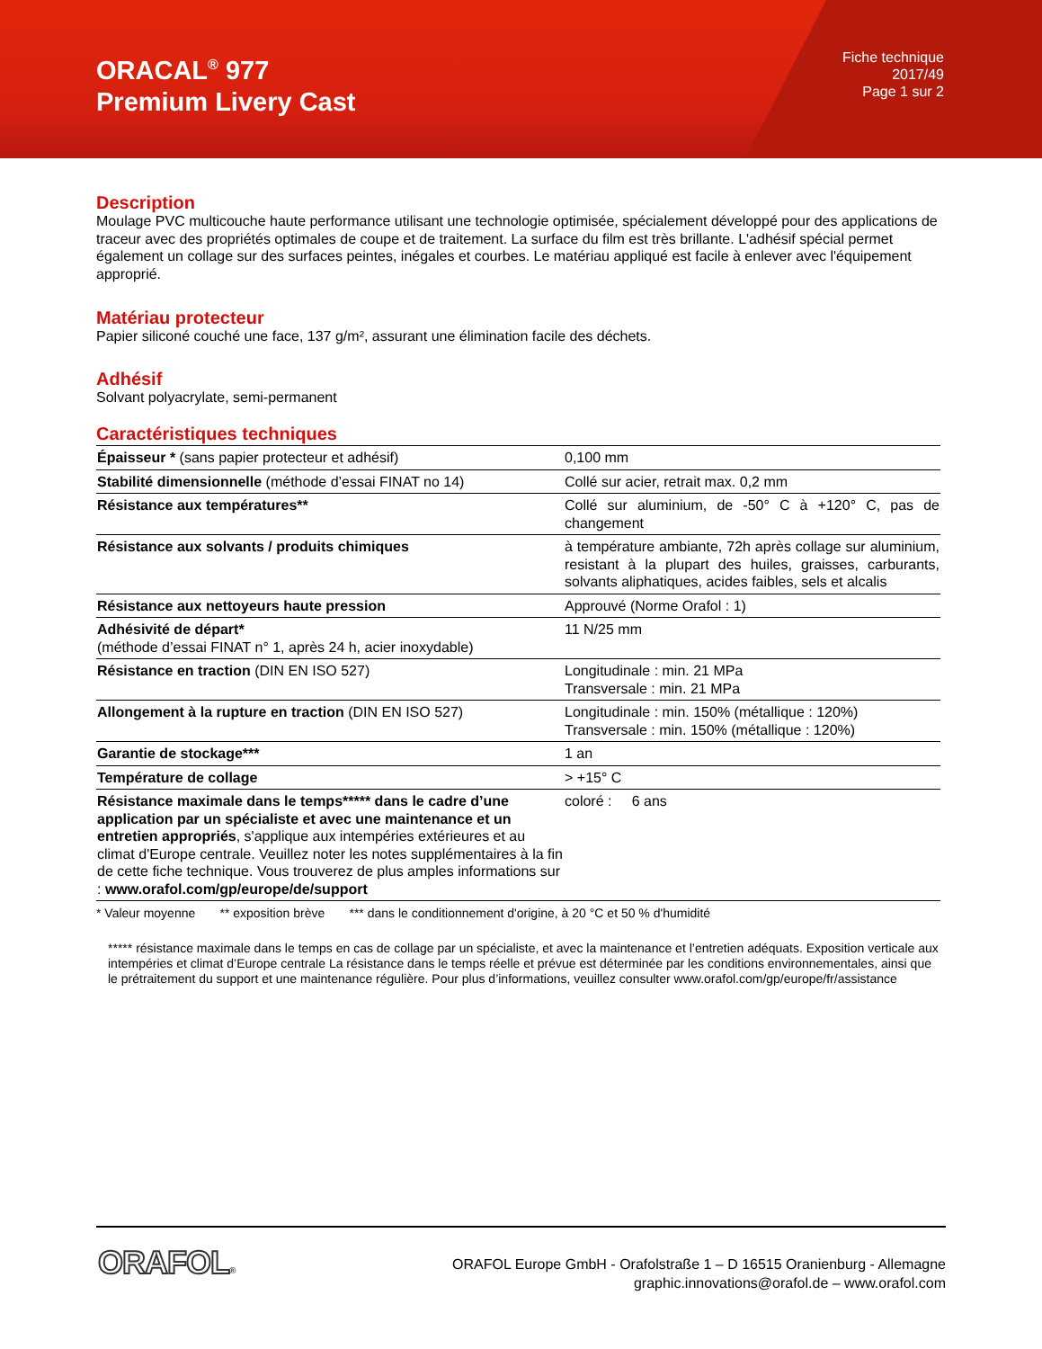ORACAL<sup>®</sup> 977
Premium Livery Cast
Fiche technique
2017/49
Page 1 sur 2
Description
Moulage PVC multicouche haute performance utilisant une technologie optimisée, spécialement développé pour des applications de traceur avec des propriétés optimales de coupe et de traitement. La surface du film est très brillante. L'adhésif spécial permet également un collage sur des surfaces peintes, inégales et courbes. Le matériau appliqué est facile à enlever avec l'équipement approprié.
Matériau protecteur
Papier siliconé couché une face, 137 g/m², assurant une élimination facile des déchets.
Adhésif
Solvant polyacrylate, semi-permanent
Caractéristiques techniques
| Épaisseur * (sans papier protecteur et adhésif) | 0,100 mm |
| Stabilité dimensionnelle (méthode d’essai FINAT no 14) | Collé sur acier, retrait max. 0,2 mm |
| Résistance aux températures** | Collé sur aluminium, de -50° C à +120° C, pas de changement |
| Résistance aux solvants / produits chimiques | à température ambiante, 72h après collage sur aluminium, resistant à la plupart des huiles, graisses, carburants, solvants aliphatiques, acides faibles, sels et alcalis |
| Résistance aux nettoyeurs haute pression | Approuvé (Norme Orafol : 1) |
| Adhésivité de départ* (méthode d’essai FINAT n° 1, après 24 h, acier inoxydable) | 11 N/25 mm |
| Résistance en traction (DIN EN ISO 527) | Longitudinale : min. 21 MPa Transversale : min. 21 MPa |
| Allongement à la rupture en traction (DIN EN ISO 527) | Longitudinale : min. 150% (métallique : 120%) Transversale : min. 150% (métallique : 120%) |
| Garantie de stockage*** | 1 an |
| Température de collage | > +15° C |
| Résistance maximale dans le temps***** dans le cadre d’une application par un spécialiste et avec une maintenance et un entretien appropriés , s'applique aux intempéries extérieures et au climat d'Europe centrale. Veuillez noter les notes supplémentaires à la fin de cette fiche technique. Vous trouverez de plus amples informations sur : www.orafol.com/gp/europe/de/support | coloré : 6 ans |
* Valeur moyenne ** exposition brève *** dans le conditionnement d'origine, à 20 °C et 50 % d'humidité
***** résistance maximale dans le temps en cas de collage par un spécialiste, et avec la maintenance et l’entretien adéquats. Exposition verticale aux intempéries et climat d’Europe centrale La résistance dans le temps réelle et prévue est déterminée par les conditions environnementales, ainsi que le prétraitement du support et une maintenance régulière. Pour plus d’informations, veuillez consulter www.orafol.com/gp/europe/fr/assistance
ORAFOL®
ORAFOL Europe GmbH - Orafolstraße 1 – D 16515 Oranienburg - Allemagne
graphic.innovations@orafol.de – www.orafol.com